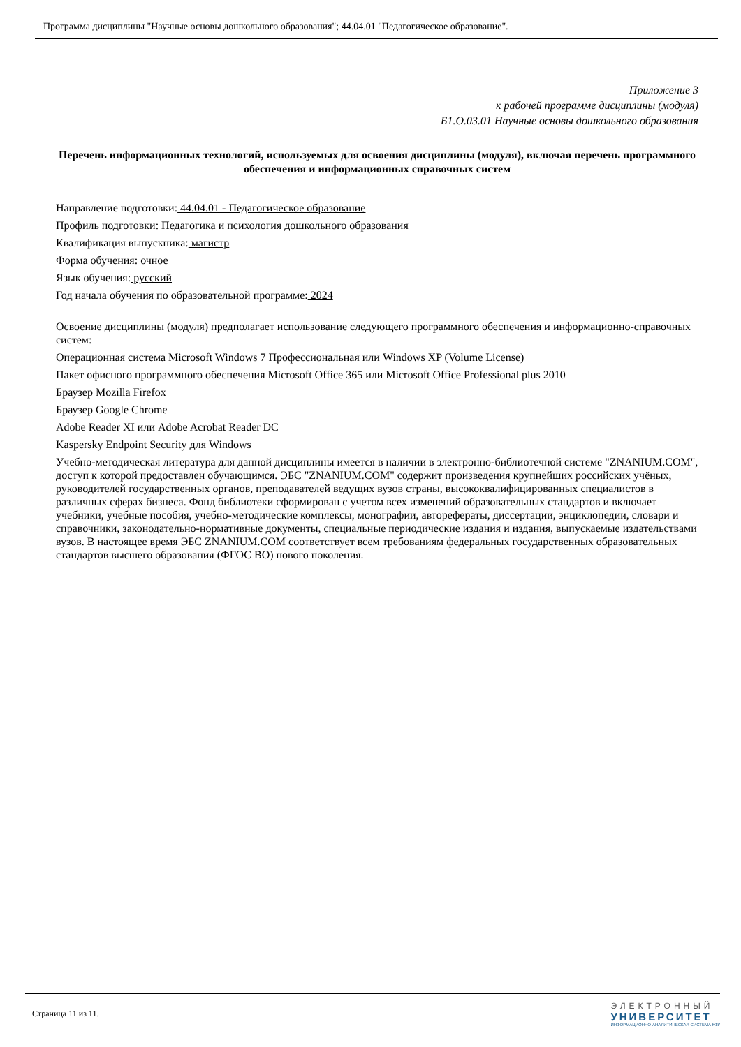Программа дисциплины "Научные основы дошкольного образования"; 44.04.01 "Педагогическое образование".
Приложение 3
к рабочей программе дисциплины (модуля)
Б1.О.03.01 Научные основы дошкольного образования
Перечень информационных технологий, используемых для освоения дисциплины (модуля), включая перечень программного обеспечения и информационных справочных систем
Направление подготовки: 44.04.01 - Педагогическое образование
Профиль подготовки: Педагогика и психология дошкольного образования
Квалификация выпускника: магистр
Форма обучения: очное
Язык обучения: русский
Год начала обучения по образовательной программе: 2024
Освоение дисциплины (модуля) предполагает использование следующего программного обеспечения и информационно-справочных систем:
Операционная система Microsoft Windows 7 Профессиональная или Windows XP (Volume License)
Пакет офисного программного обеспечения Microsoft Office 365 или Microsoft Office Professional plus 2010
Браузер Mozilla Firefox
Браузер Google Chrome
Adobe Reader XI или Adobe Acrobat Reader DC
Kaspersky Endpoint Security для Windows
Учебно-методическая литература для данной дисциплины имеется в наличии в электронно-библиотечной системе "ZNANIUM.COM", доступ к которой предоставлен обучающимся. ЭБС "ZNANIUM.COM" содержит произведения крупнейших российских учёных, руководителей государственных органов, преподавателей ведущих вузов страны, высококвалифицированных специалистов в различных сферах бизнеса. Фонд библиотеки сформирован с учетом всех изменений образовательных стандартов и включает учебники, учебные пособия, учебно-методические комплексы, монографии, авторефераты, диссертации, энциклопедии, словари и справочники, законодательно-нормативные документы, специальные периодические издания и издания, выпускаемые издательствами вузов. В настоящее время ЭБС ZNANIUM.COM соответствует всем требованиям федеральных государственных образовательных стандартов высшего образования (ФГОС ВО) нового поколения.
Страница 11 из 11.
ЭЛЕКТРОННЫЙ
УНИВЕРСИТЕТ
ИНФОРМАЦИОННО-АНАЛИТИЧЕСКАЯ СИСТЕМА КФУ